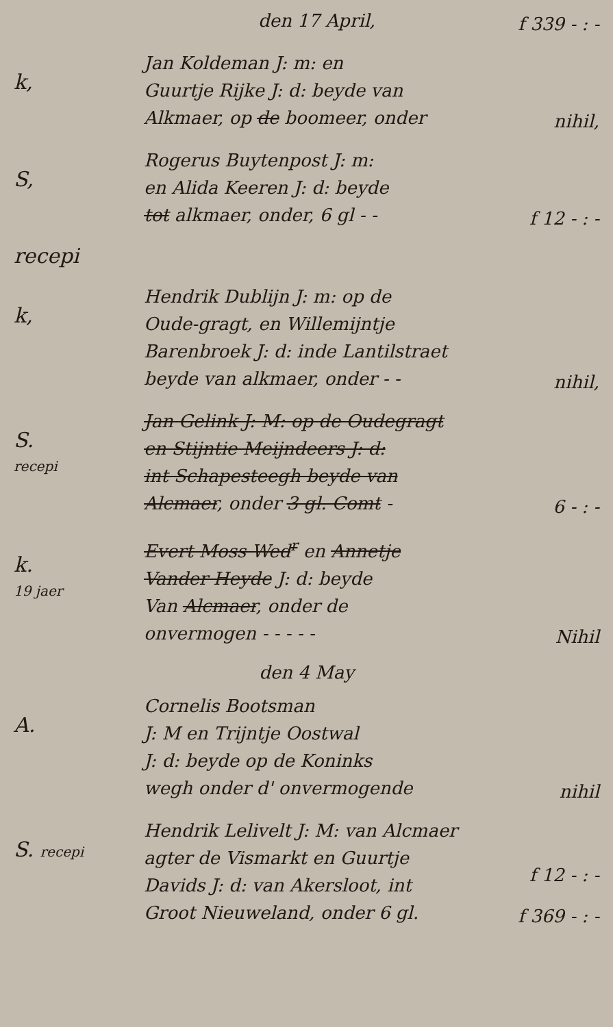den 17 April,
f 339 - : -
k,
Jan Koldeman J: m: en
Guurtje Rijke J: d: beyde van
Alkmaer, op de boomeer, onder
nihil,
S,
Rogerus Buytenpost J: m:
en Alida Keeren J: d: beyde
tot alkmaer, onder, 6 gl - -
f 12 - : -
recepi
k,
Hendrik Dublijn J: m: op de
Oude-gragt, en Willemijntje
Barenbroek J: d: inde Lantilstraet
beyde van alkmaer, onder - -
nihil,
S.
recepi
Jan Gelink J: M: op de Oudegragt
en Stijntie Meijndeers J: d:
int Schapesteegh beyde van
Alcmaer, onder 3 gl. Comt -
6 - : -
k.
19 jaer
Evert Moss Wed<sup>r</sup> en Annetje
Vander Heyde J: d: beyde
Van Alcmaer, onder de
onvermogen - - - - -
Nihil
den 4 May
A.
Cornelis Bootsman
J: M en Trijntje Oostwal
J: d: beyde op de Koninks
wegh onder d' onvermogende
nihil
S. recepi
Hendrik Lelivelt J: M: van Alcmaer
agter de Vismarkt en Guurtje
Davids J: d: van Akersloot, int
Groot Nieuweland, onder 6 gl.
f 12 - : -
f 369 - : -